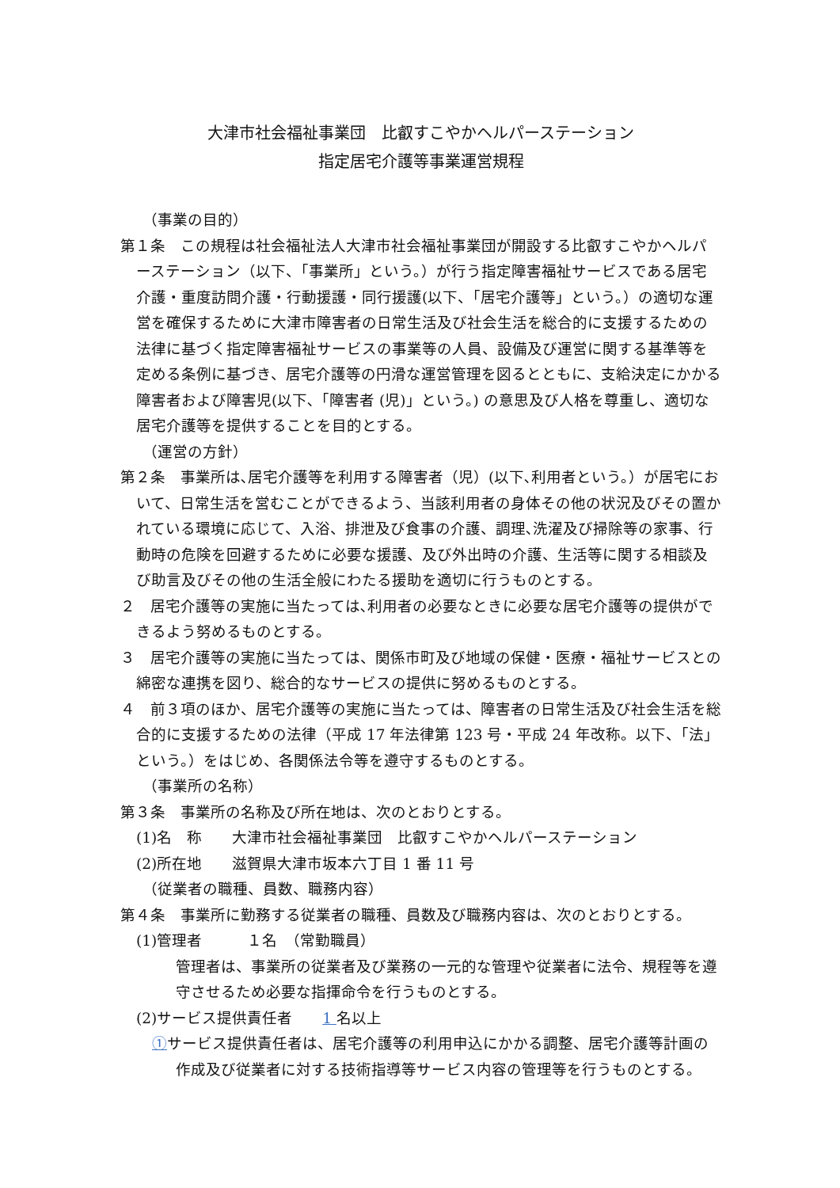大津市社会福祉事業団　比叡すこやかヘルパーステーション
指定居宅介護等事業運営規程
（事業の目的）
第１条　この規程は社会福祉法人大津市社会福祉事業団が開設する比叡すこやかヘルパーステーション（以下、「事業所」という。）が行う指定障害福祉サービスである居宅介護・重度訪問介護・行動援護・同行援護(以下、「居宅介護等」という。）の適切な運営を確保するために大津市障害者の日常生活及び社会生活を総合的に支援するための法律に基づく指定障害福祉サービスの事業等の人員、設備及び運営に関する基準等を定める条例に基づき、居宅介護等の円滑な運営管理を図るとともに、支給決定にかかる障害者および障害児(以下､「障害者 (児)」という。) の意思及び人格を尊重し、適切な居宅介護等を提供することを目的とする。
（運営の方針）
第２条　事業所は､居宅介護等を利用する障害者（児）(以下､利用者という。）が居宅において、日常生活を営むことができるよう、当該利用者の身体その他の状況及びその置かれている環境に応じて、入浴、排泄及び食事の介護、調理､洗濯及び掃除等の家事、行動時の危険を回避するために必要な援護、及び外出時の介護、生活等に関する相談及び助言及びその他の生活全般にわたる援助を適切に行うものとする。
２　居宅介護等の実施に当たっては､利用者の必要なときに必要な居宅介護等の提供ができるよう努めるものとする。
３　居宅介護等の実施に当たっては、関係市町及び地域の保健・医療・福祉サービスとの綿密な連携を図り、総合的なサービスの提供に努めるものとする。
４　前３項のほか、居宅介護等の実施に当たっては、障害者の日常生活及び社会生活を総合的に支援するための法律（平成 17 年法律第 123 号・平成 24 年改称。以下、「法」という。）をはじめ、各関係法令等を遵守するものとする。
（事業所の名称）
第３条　事業所の名称及び所在地は、次のとおりとする。
(1)名　称　　大津市社会福祉事業団　比叡すこやかヘルパーステーション
(2)所在地　　滋賀県大津市坂本六丁目 1 番 11 号
（従業者の職種、員数、職務内容）
第４条　事業所に勤務する従業者の職種、員数及び職務内容は、次のとおりとする。
(1)管理者　　　１名　（常勤職員）
管理者は、事業所の従業者及び業務の一元的な管理や従業者に法令、規程等を遵守させるため必要な指揮命令を行うものとする。
(2)サービス提供責任者　　1 名以上
①サービス提供責任者は、居宅介護等の利用申込にかかる調整、居宅介護等計画の作成及び従業者に対する技術指導等サービス内容の管理等を行うものとする。